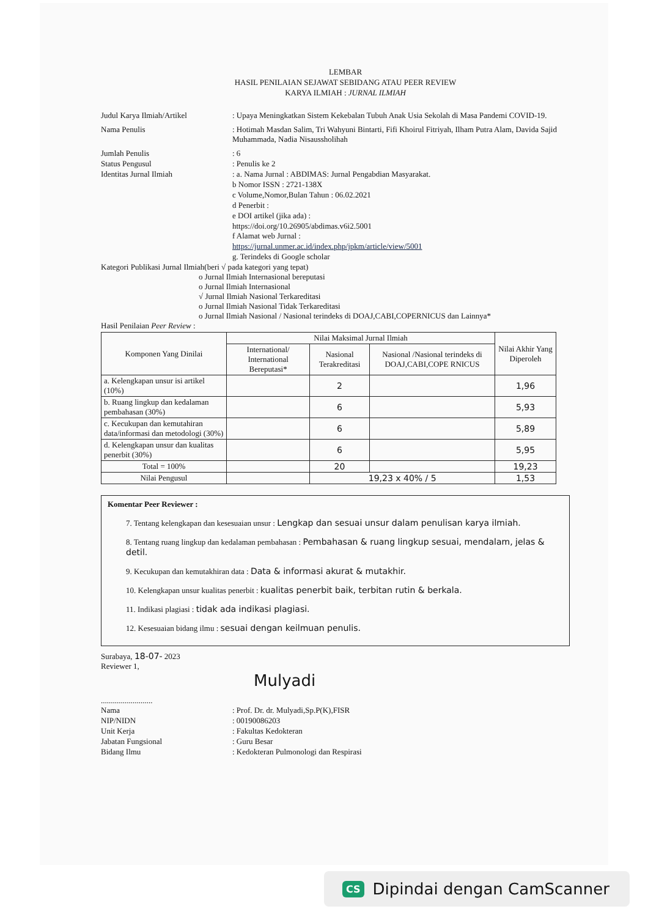LEMBAR
HASIL PENILAIAN SEJAWAT SEBIDANG ATAU PEER REVIEW
KARYA ILMIAH : JURNAL ILMIAH
Judul Karya Ilmiah/Artikel : Upaya Meningkatkan Sistem Kekebalan Tubuh Anak Usia Sekolah di Masa Pandemi COVID-19.
Nama Penulis : Hotimah Masdan Salim, Tri Wahyuni Bintarti, Fifi Khoirul Fitriyah, Ilham Putra Alam, Davida Sajid Muhammada, Nadia Nisaussholihah
Jumlah Penulis : 6
Status Pengusul : Penulis ke 2
Identitas Jurnal Ilmiah : a. Nama Jurnal : ABDIMAS: Jurnal Pengabdian Masyarakat.
b Nomor ISSN : 2721-138X
c Volume,Nomor,Bulan Tahun : 06.02.2021
d Penerbit :
e DOI artikel (jika ada) :
https://doi.org/10.26905/abdimas.v6i2.5001
f Alamat web Jurnal :
https://jurnal.unmer.ac.id/index.php/jpkm/article/view/5001
g. Terindeks di Google scholar
Kategori Publikasi Jurnal Ilmiah(beri √ pada kategori yang tepat)
o Jurnal Ilmiah Internasional bereputasi
o Jurnal Ilmiah Internasional
√ Jurnal Ilmiah Nasional Terkareditasi
o Jurnal Ilmiah Nasional Tidak Terkareditasi
o Jurnal Ilmiah Nasional / Nasional terindeks di DOAJ,CABI,COPERNICUS dan Lainnya*
Hasil Penilaian Peer Review :
| Komponen Yang Dinilai | Nilai Maksimal Jurnal Ilmiah | | | Nilai Akhir Yang Diperoleh |
| --- | --- | --- | --- | --- |
| | International/ International Bereputasi* | Nasional Terakreditasi | Nasional /Nasional terindeks di DOAJ,CABI,COPE RNICUS | |
| a. Kelengkapan unsur isi artikel (10%) | | 2 | | 1,96 |
| b. Ruang lingkup dan kedalaman pembahasan (30%) | | 6 | | 5,93 |
| c. Kecukupan dan kemutahiran data/informasi dan metodologi (30%) | | 6 | | 5,89 |
| d. Kelengkapan unsur dan kualitas penerbit (30%) | | 6 | | 5,95 |
| Total = 100% | | 20 | | 19,23 |
| Nilai Pengusul | | 19,23 x 40% / 5 | | 1,53 |
Komentar Peer Reviewer :
7. Tentang kelengkapan dan kesesuaian unsur : Lengkap dan sesuai unsur dalam penulisan karya ilmiah.
8. Tentang ruang lingkup dan kedalaman pembahasan : Pembahasan & ruang lingkup sesuai, mendalam, jelas & detil.
9. Kecukupan dan kemutakhiran data : Data & informasi akurat & mutakhir.
10. Kelengkapan unsur kualitas penerbit : kualitas penerbit baik, terbitan rutin & berkala.
11. Indikasi plagiasi : tidak ada indikasi plagiasi.
12. Kesesuaian bidang ilmu : sesuai dengan keilmuan penulis.
Surabaya, 18-07- 2023
Reviewer 1,
Mulyadi
..........................
Nama : Prof. Dr. dr. Mulyadi,Sp.P(K),FISR
NIP/NIDN : 00190086203
Unit Kerja : Fakultas Kedokteran
Jabatan Fungsional : Guru Besar
Bidang Ilmu : Kedokteran Pulmonologi dan Respirasi
CS Dipindai dengan CamScanner